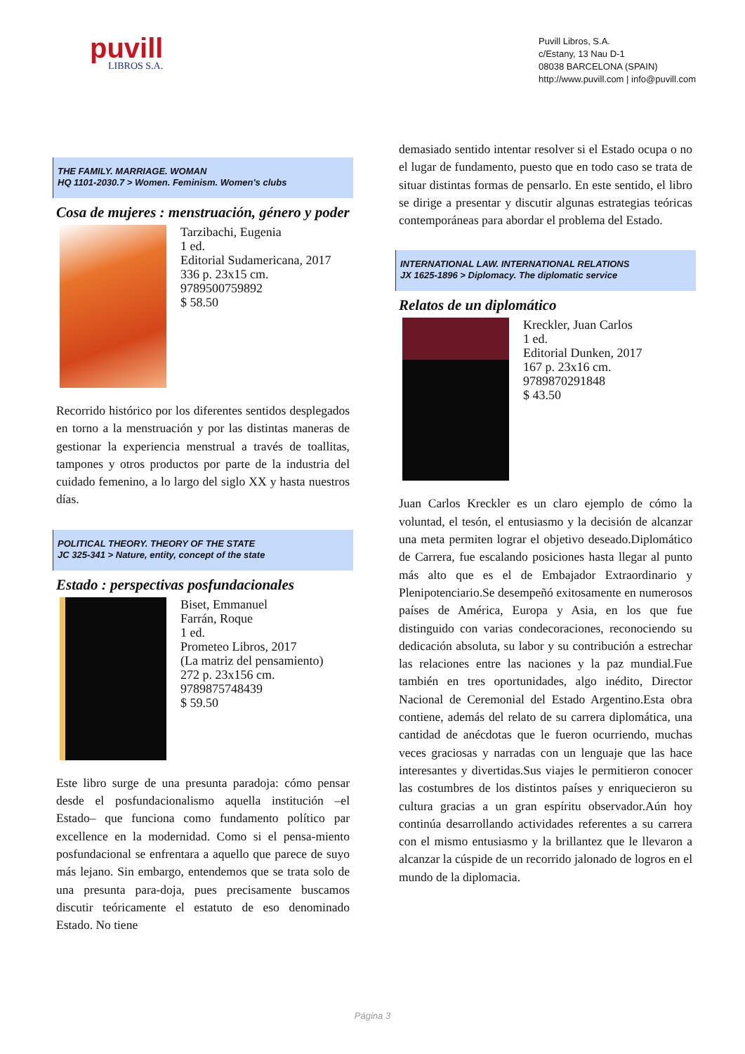puvill
LIBROS S.A.
Puvill Libros, S.A.
c/Estany, 13 Nau D-1
08038 BARCELONA (SPAIN)
http://www.puvill.com | info@puvill.com
THE FAMILY. MARRIAGE. WOMAN
HQ 1101-2030.7 > Women. Feminism. Women's clubs
Cosa de mujeres : menstruación, género y poder
Tarzibachi, Eugenia
1 ed.
Editorial Sudamericana, 2017
336 p. 23x15 cm.
9789500759892
$ 58.50
Recorrido histórico por los diferentes sentidos desplegados en torno a la menstruación y por las distintas maneras de gestionar la experiencia menstrual a través de toallitas, tampones y otros productos por parte de la industria del cuidado femenino, a lo largo del siglo XX y hasta nuestros días.
POLITICAL THEORY. THEORY OF THE STATE
JC 325-341 > Nature, entity, concept of the state
Estado : perspectivas posfundacionales
Biset, Emmanuel
Farrán, Roque
1 ed.
Prometeo Libros, 2017
(La matriz del pensamiento)
272 p. 23x156 cm.
9789875748439
$ 59.50
Este libro surge de una presunta paradoja: cómo pensar desde el posfundacionalismo aquella institución –el Estado– que funciona como fundamento político par excellence en la modernidad. Como si el pensa-miento posfundacional se enfrentara a aquello que parece de suyo más lejano. Sin embargo, entendemos que se trata solo de una presunta para-doja, pues precisamente buscamos discutir teóricamente el estatuto de eso denominado Estado. No tiene
demasiado sentido intentar resolver si el Estado ocupa o no el lugar de fundamento, puesto que en todo caso se trata de situar distintas formas de pensarlo. En este sentido, el libro se dirige a presentar y discutir algunas estrategias teóricas contemporáneas para abordar el problema del Estado.
INTERNATIONAL LAW. INTERNATIONAL RELATIONS
JX 1625-1896 > Diplomacy. The diplomatic service
Relatos de un diplomático
Kreckler, Juan Carlos
1 ed.
Editorial Dunken, 2017
167 p. 23x16 cm.
9789870291848
$ 43.50
Juan Carlos Kreckler es un claro ejemplo de cómo la voluntad, el tesón, el entusiasmo y la decisión de alcanzar una meta permiten lograr el objetivo deseado.Diplomático de Carrera, fue escalando posiciones hasta llegar al punto más alto que es el de Embajador Extraordinario y Plenipotenciario.Se desempeñó exitosamente en numerosos países de América, Europa y Asia, en los que fue distinguido con varias condecoraciones, reconociendo su dedicación absoluta, su labor y su contribución a estrechar las relaciones entre las naciones y la paz mundial.Fue también en tres oportunidades, algo inédito, Director Nacional de Ceremonial del Estado Argentino.Esta obra contiene, además del relato de su carrera diplomática, una cantidad de anécdotas que le fueron ocurriendo, muchas veces graciosas y narradas con un lenguaje que las hace interesantes y divertidas.Sus viajes le permitieron conocer las costumbres de los distintos países y enriquecieron su cultura gracias a un gran espíritu observador.Aún hoy continúa desarrollando actividades referentes a su carrera con el mismo entusiasmo y la brillantez que le llevaron a alcanzar la cúspide de un recorrido jalonado de logros en el mundo de la diplomacia.
Página 3